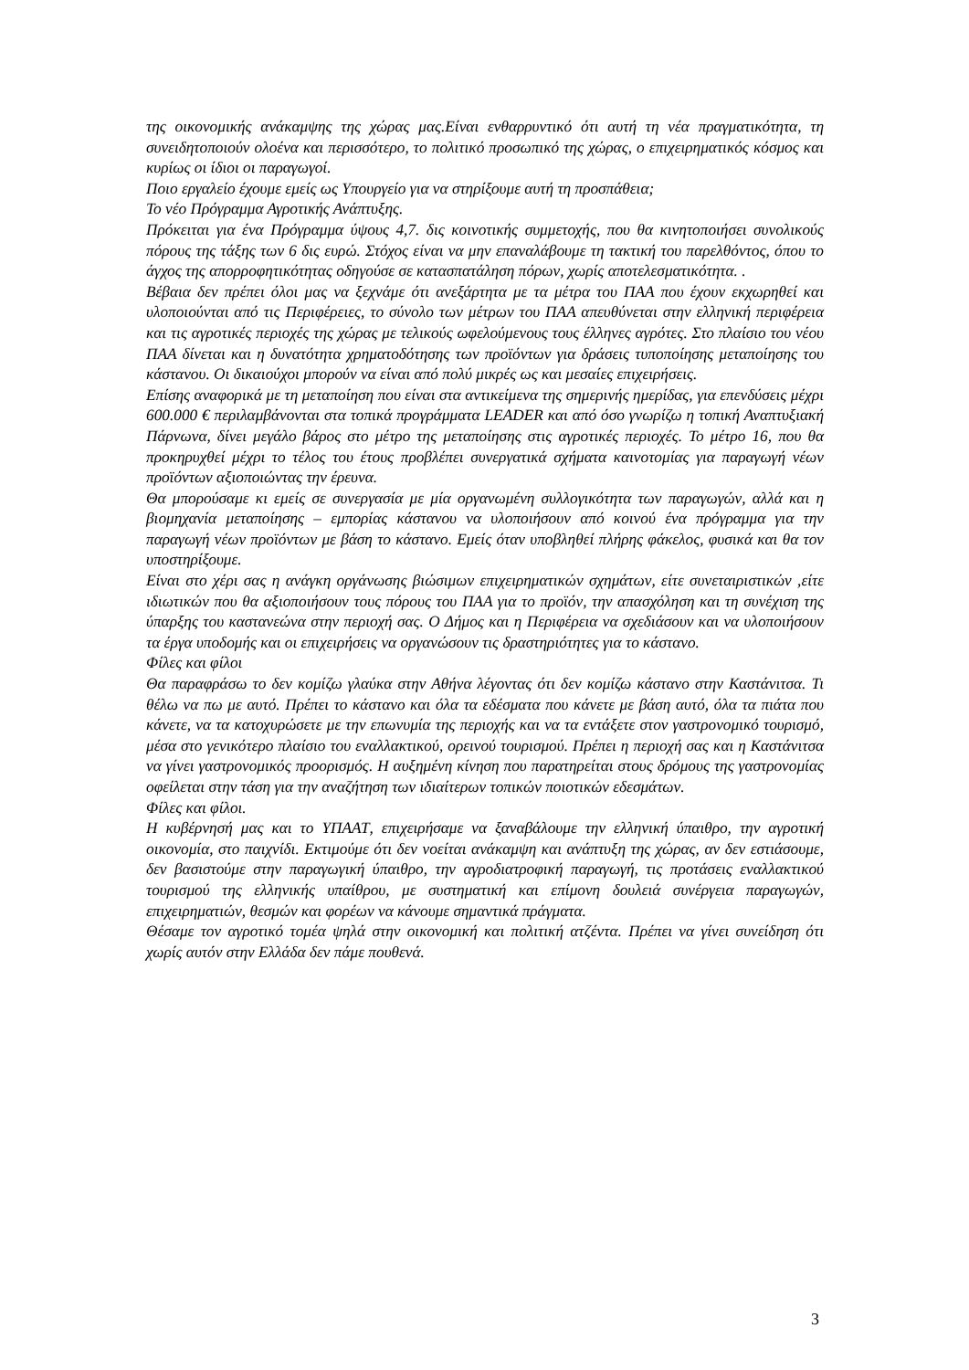της οικονομικής ανάκαμψης της χώρας μας.Είναι ενθαρρυντικό ότι αυτή τη νέα πραγματικότητα, τη συνειδητοποιούν ολοένα και περισσότερο, το πολιτικό προσωπικό της χώρας, ο επιχειρηματικός κόσμος και κυρίως οι ίδιοι οι παραγωγοί.
Ποιο εργαλείο έχουμε εμείς ως Υπουργείο για να στηρίξουμε αυτή τη προσπάθεια;
Το νέο Πρόγραμμα Αγροτικής Ανάπτυξης.
Πρόκειται για ένα Πρόγραμμα ύψους 4,7. δις κοινοτικής συμμετοχής, που θα κινητοποιήσει συνολικούς πόρους της τάξης των 6 δις ευρώ. Στόχος είναι να μην επαναλάβουμε τη τακτική του παρελθόντος, όπου το άγχος της απορροφητικότητας οδηγούσε σε κατασπατάληση πόρων, χωρίς αποτελεσματικότητα. .
Βέβαια δεν πρέπει όλοι μας να ξεχνάμε ότι ανεξάρτητα με τα μέτρα του ΠΑΑ που έχουν εκχωρηθεί και υλοποιούνται από τις Περιφέρειες, το σύνολο των μέτρων του ΠΑΑ απευθύνεται στην ελληνική περιφέρεια και τις αγροτικές περιοχές της χώρας με τελικούς ωφελούμενους τους έλληνες αγρότες. Στο πλαίσιο του νέου ΠΑΑ δίνεται και η δυνατότητα χρηματοδότησης των προϊόντων για δράσεις τυποποίησης μεταποίησης του κάστανου. Οι δικαιούχοι μπορούν να είναι από πολύ μικρές ως και μεσαίες επιχειρήσεις.
Επίσης αναφορικά με τη μεταποίηση που είναι στα αντικείμενα της σημερινής ημερίδας, για επενδύσεις μέχρι 600.000 € περιλαμβάνονται στα τοπικά προγράμματα LEADER και από όσο γνωρίζω η τοπική Αναπτυξιακή Πάρνωνα, δίνει μεγάλο βάρος στο μέτρο της μεταποίησης στις αγροτικές περιοχές. Το μέτρο 16, που θα προκηρυχθεί μέχρι το τέλος του έτους προβλέπει συνεργατικά σχήματα καινοτομίας για παραγωγή νέων προϊόντων αξιοποιώντας την έρευνα.
Θα μπορούσαμε κι εμείς σε συνεργασία με μία οργανωμένη συλλογικότητα των παραγωγών, αλλά και η βιομηχανία μεταποίησης – εμπορίας κάστανου να υλοποιήσουν από κοινού ένα πρόγραμμα για την παραγωγή νέων προϊόντων με βάση το κάστανο. Εμείς όταν υποβληθεί πλήρης φάκελος, φυσικά και θα τον υποστηρίξουμε.
Είναι στο χέρι σας η ανάγκη οργάνωσης βιώσιμων επιχειρηματικών σχημάτων, είτε συνεταιριστικών ,είτε ιδιωτικών που θα αξιοποιήσουν τους πόρους του ΠΑΑ για το προϊόν, την απασχόληση και τη συνέχιση της ύπαρξης του καστανεώνα στην περιοχή σας. Ο Δήμος και η Περιφέρεια να σχεδιάσουν και να υλοποιήσουν τα έργα υποδομής και οι επιχειρήσεις να οργανώσουν τις δραστηριότητες για το κάστανο.
Φίλες και φίλοι
Θα παραφράσω το δεν κομίζω γλαύκα στην Αθήνα λέγοντας ότι δεν κομίζω κάστανο στην Καστάνιτσα. Τι θέλω να πω με αυτό. Πρέπει το κάστανο και όλα τα εδέσματα που κάνετε με βάση αυτό, όλα τα πιάτα που κάνετε, να τα κατοχυρώσετε με την επωνυμία της περιοχής και να τα εντάξετε στον γαστρονομικό τουρισμό, μέσα στο γενικότερο πλαίσιο του εναλλακτικού, ορεινού τουρισμού. Πρέπει η περιοχή σας και η Καστάνιτσα να γίνει γαστρονομικός προορισμός. Η αυξημένη κίνηση που παρατηρείται στους δρόμους της γαστρονομίας οφείλεται στην τάση για την αναζήτηση των ιδιαίτερων τοπικών ποιοτικών εδεσμάτων.
Φίλες και φίλοι.
Η κυβέρνησή μας και το ΥΠΑΑΤ, επιχειρήσαμε να ξαναβάλουμε την ελληνική ύπαιθρο, την αγροτική οικονομία, στο παιχνίδι. Εκτιμούμε ότι δεν νοείται ανάκαμψη και ανάπτυξη της χώρας, αν δεν εστιάσουμε, δεν βασιστούμε στην παραγωγική ύπαιθρο, την αγροδιατροφική παραγωγή, τις προτάσεις εναλλακτικού τουρισμού της ελληνικής υπαίθρου, με συστηματική και επίμονη δουλειά συνέργεια παραγωγών, επιχειρηματιών, θεσμών και φορέων να κάνουμε σημαντικά πράγματα.
Θέσαμε τον αγροτικό τομέα ψηλά στην οικονομική και πολιτική ατζέντα. Πρέπει να γίνει συνείδηση ότι χωρίς αυτόν στην Ελλάδα δεν πάμε πουθενά.
3